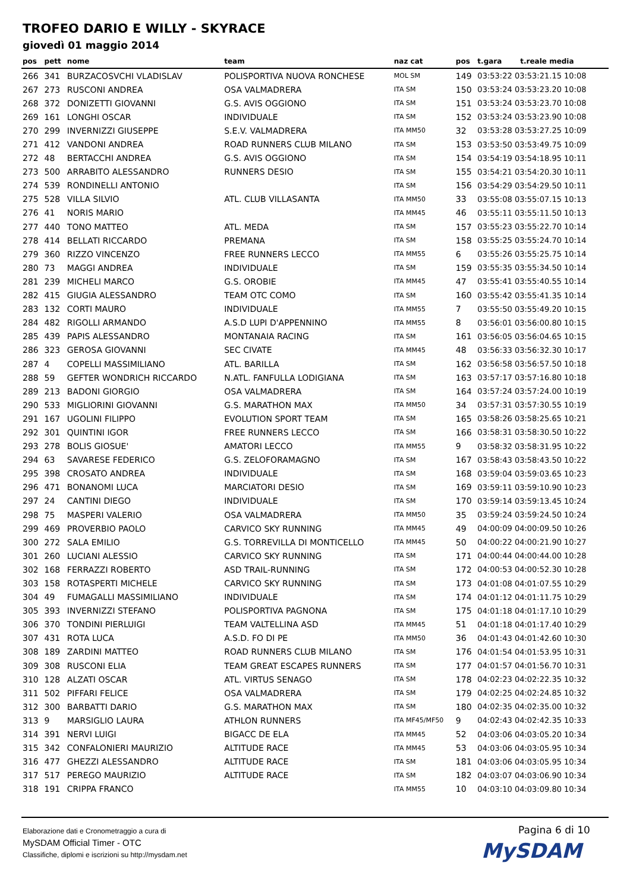TROFEO DARIO E WILLY - SKYRACE
giovedì 01 maggio 2014
| pos | pett | nome | team | naz cat | pos | t.gara | t.reale media |
| --- | --- | --- | --- | --- | --- | --- | --- |
| 266 | 341 | BURZACOSVCHI VLADISLAV | POLISPORTIVA NUOVA RONCHESE | MOL SM | 149 | 03:53:22 03:53:21.15 10:08 | |
| 267 | 273 | RUSCONI ANDREA | OSA VALMADRERA | ITA SM | 150 | 03:53:24 03:53:23.20 10:08 | |
| 268 | 372 | DONIZETTI GIOVANNI | G.S. AVIS OGGIONO | ITA SM | 151 | 03:53:24 03:53:23.70 10:08 | |
| 269 | 161 | LONGHI OSCAR | INDIVIDUALE | ITA SM | 152 | 03:53:24 03:53:23.90 10:08 | |
| 270 | 299 | INVERNIZZI GIUSEPPE | S.E.V. VALMADRERA | ITA MM50 | 32 | 03:53:28 03:53:27.25 10:09 | |
| 271 | 412 | VANDONI ANDREA | ROAD RUNNERS CLUB MILANO | ITA SM | 153 | 03:53:50 03:53:49.75 10:09 | |
| 272 | 48 | BERTACCHI ANDREA | G.S. AVIS OGGIONO | ITA SM | 154 | 03:54:19 03:54:18.95 10:11 | |
| 273 | 500 | ARRABITO ALESSANDRO | RUNNERS DESIO | ITA SM | 155 | 03:54:21 03:54:20.30 10:11 | |
| 274 | 539 | RONDINELLI ANTONIO | | ITA SM | 156 | 03:54:29 03:54:29.50 10:11 | |
| 275 | 528 | VILLA SILVIO | ATL. CLUB VILLASANTA | ITA MM50 | 33 | 03:55:08 03:55:07.15 10:13 | |
| 276 | 41 | NORIS MARIO | | ITA MM45 | 46 | 03:55:11 03:55:11.50 10:13 | |
| 277 | 440 | TONO MATTEO | ATL. MEDA | ITA SM | 157 | 03:55:23 03:55:22.70 10:14 | |
| 278 | 414 | BELLATI RICCARDO | PREMANA | ITA SM | 158 | 03:55:25 03:55:24.70 10:14 | |
| 279 | 360 | RIZZO VINCENZO | FREE RUNNERS LECCO | ITA MM55 | 6 | 03:55:26 03:55:25.75 10:14 | |
| 280 | 73 | MAGGI ANDREA | INDIVIDUALE | ITA SM | 159 | 03:55:35 03:55:34.50 10:14 | |
| 281 | 239 | MICHELI MARCO | G.S. OROBIE | ITA MM45 | 47 | 03:55:41 03:55:40.55 10:14 | |
| 282 | 415 | GIUGIA ALESSANDRO | TEAM OTC COMO | ITA SM | 160 | 03:55:42 03:55:41.35 10:14 | |
| 283 | 132 | CORTI MAURO | INDIVIDUALE | ITA MM55 | 7 | 03:55:50 03:55:49.20 10:15 | |
| 284 | 482 | RIGOLLI ARMANDO | A.S.D LUPI D'APPENNINO | ITA MM55 | 8 | 03:56:01 03:56:00.80 10:15 | |
| 285 | 439 | PAPIS ALESSANDRO | MONTANAIA RACING | ITA SM | 161 | 03:56:05 03:56:04.65 10:15 | |
| 286 | 323 | GEROSA GIOVANNI | SEC CIVATE | ITA MM45 | 48 | 03:56:33 03:56:32.30 10:17 | |
| 287 | 4 | COPELLI MASSIMILIANO | ATL. BARILLA | ITA SM | 162 | 03:56:58 03:56:57.50 10:18 | |
| 288 | 59 | GEFTER WONDRICH RICCARDO | N.ATL. FANFULLA LODIGIANA | ITA SM | 163 | 03:57:17 03:57:16.80 10:18 | |
| 289 | 213 | BADONI GIORGIO | OSA VALMADRERA | ITA SM | 164 | 03:57:24 03:57:24.00 10:19 | |
| 290 | 533 | MIGLIORINI GIOVANNI | G.S. MARATHON MAX | ITA MM50 | 34 | 03:57:31 03:57:30.55 10:19 | |
| 291 | 167 | UGOLINI FILIPPO | EVOLUTION SPORT TEAM | ITA SM | 165 | 03:58:26 03:58:25.65 10:21 | |
| 292 | 301 | QUINTINI IGOR | FREE RUNNERS LECCO | ITA SM | 166 | 03:58:31 03:58:30.50 10:22 | |
| 293 | 278 | BOLIS GIOSUE' | AMATORI LECCO | ITA MM55 | 9 | 03:58:32 03:58:31.95 10:22 | |
| 294 | 63 | SAVARESE FEDERICO | G.S. ZELOFORAMAGNO | ITA SM | 167 | 03:58:43 03:58:43.50 10:22 | |
| 295 | 398 | CROSATO ANDREA | INDIVIDUALE | ITA SM | 168 | 03:59:04 03:59:03.65 10:23 | |
| 296 | 471 | BONANOMI LUCA | MARCIATORI DESIO | ITA SM | 169 | 03:59:11 03:59:10.90 10:23 | |
| 297 | 24 | CANTINI DIEGO | INDIVIDUALE | ITA SM | 170 | 03:59:14 03:59:13.45 10:24 | |
| 298 | 75 | MASPERI VALERIO | OSA VALMADRERA | ITA MM50 | 35 | 03:59:24 03:59:24.50 10:24 | |
| 299 | 469 | PROVERBIO PAOLO | CARVICO SKY RUNNING | ITA MM45 | 49 | 04:00:09 04:00:09.50 10:26 | |
| 300 | 272 | SALA EMILIO | G.S. TORREVILLA DI MONTICELLO | ITA MM45 | 50 | 04:00:22 04:00:21.90 10:27 | |
| 301 | 260 | LUCIANI ALESSIO | CARVICO SKY RUNNING | ITA SM | 171 | 04:00:44 04:00:44.00 10:28 | |
| 302 | 168 | FERRAZZI ROBERTO | ASD TRAIL-RUNNING | ITA SM | 172 | 04:00:53 04:00:52.30 10:28 | |
| 303 | 158 | ROTASPERTI MICHELE | CARVICO SKY RUNNING | ITA SM | 173 | 04:01:08 04:01:07.55 10:29 | |
| 304 | 49 | FUMAGALLI MASSIMILIANO | INDIVIDUALE | ITA SM | 174 | 04:01:12 04:01:11.75 10:29 | |
| 305 | 393 | INVERNIZZI STEFANO | POLISPORTIVA PAGNONA | ITA SM | 175 | 04:01:18 04:01:17.10 10:29 | |
| 306 | 370 | TONDINI PIERLUIGI | TEAM VALTELLINA ASD | ITA MM45 | 51 | 04:01:18 04:01:17.40 10:29 | |
| 307 | 431 | ROTA LUCA | A.S.D. FO DI PE | ITA MM50 | 36 | 04:01:43 04:01:42.60 10:30 | |
| 308 | 189 | ZARDINI MATTEO | ROAD RUNNERS CLUB MILANO | ITA SM | 176 | 04:01:54 04:01:53.95 10:31 | |
| 309 | 308 | RUSCONI ELIA | TEAM GREAT ESCAPES RUNNERS | ITA SM | 177 | 04:01:57 04:01:56.70 10:31 | |
| 310 | 128 | ALZATI OSCAR | ATL. VIRTUS SENAGO | ITA SM | 178 | 04:02:23 04:02:22.35 10:32 | |
| 311 | 502 | PIFFARI FELICE | OSA VALMADRERA | ITA SM | 179 | 04:02:25 04:02:24.85 10:32 | |
| 312 | 300 | BARBATTI DARIO | G.S. MARATHON MAX | ITA SM | 180 | 04:02:35 04:02:35.00 10:32 | |
| 313 | 9 | MARSIGLIO LAURA | ATHLON RUNNERS | ITA MF45/MF50 | 9 | 04:02:43 04:02:42.35 10:33 | |
| 314 | 391 | NERVI LUIGI | BIGACC DE ELA | ITA MM45 | 52 | 04:03:06 04:03:05.20 10:34 | |
| 315 | 342 | CONFALONIERI MAURIZIO | ALTITUDE RACE | ITA MM45 | 53 | 04:03:06 04:03:05.95 10:34 | |
| 316 | 477 | GHEZZI ALESSANDRO | ALTITUDE RACE | ITA SM | 181 | 04:03:06 04:03:05.95 10:34 | |
| 317 | 517 | PEREGO MAURIZIO | ALTITUDE RACE | ITA SM | 182 | 04:03:07 04:03:06.90 10:34 | |
| 318 | 191 | CRIPPA FRANCO | | ITA MM55 | 10 | 04:03:10 04:03:09.80 10:34 | |
Elaborazione dati e Cronometraggio a cura di
MySDAM Official Timer - OTC
Classifiche, diplomi e iscrizioni su http://mysdam.net
Pagina 6 di 10
MySDAM